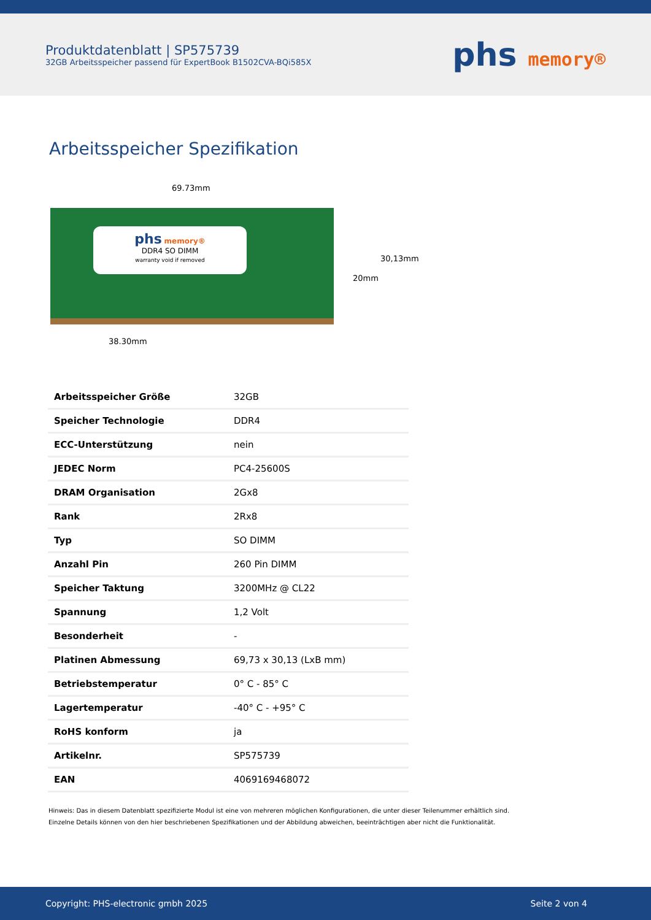Produktdatenblatt | SP575739
32GB Arbeitsspeicher passend für ExpertBook B1502CVA-BQi585X
phs memory®
Arbeitsspeicher Spezifikation
69.73mm
phs memory®
DDR4 SO DIMM
warranty void if removed
30,13mm
20mm
38.30mm
| Arbeitsspeicher Größe | 32GB |
| Speicher Technologie | DDR4 |
| ECC-Unterstützung | nein |
| JEDEC Norm | PC4-25600S |
| DRAM Organisation | 2Gx8 |
| Rank | 2Rx8 |
| Typ | SO DIMM |
| Anzahl Pin | 260 Pin DIMM |
| Speicher Taktung | 3200MHz @ CL22 |
| Spannung | 1,2 Volt |
| Besonderheit | - |
| Platinen Abmessung | 69,73 x 30,13 (LxB mm) |
| Betriebstemperatur | 0° C - 85° C |
| Lagertemperatur | -40° C - +95° C |
| RoHS konform | ja |
| Artikelnr. | SP575739 |
| EAN | 4069169468072 |
Hinweis: Das in diesem Datenblatt spezifizierte Modul ist eine von mehreren möglichen Konfigurationen, die unter dieser Teilenummer erhältlich sind.
Einzelne Details können von den hier beschriebenen Spezifikationen und der Abbildung abweichen, beeinträchtigen aber nicht die Funktionalität.
Copyright: PHS-electronic gmbh 2025 Seite 2 von 4